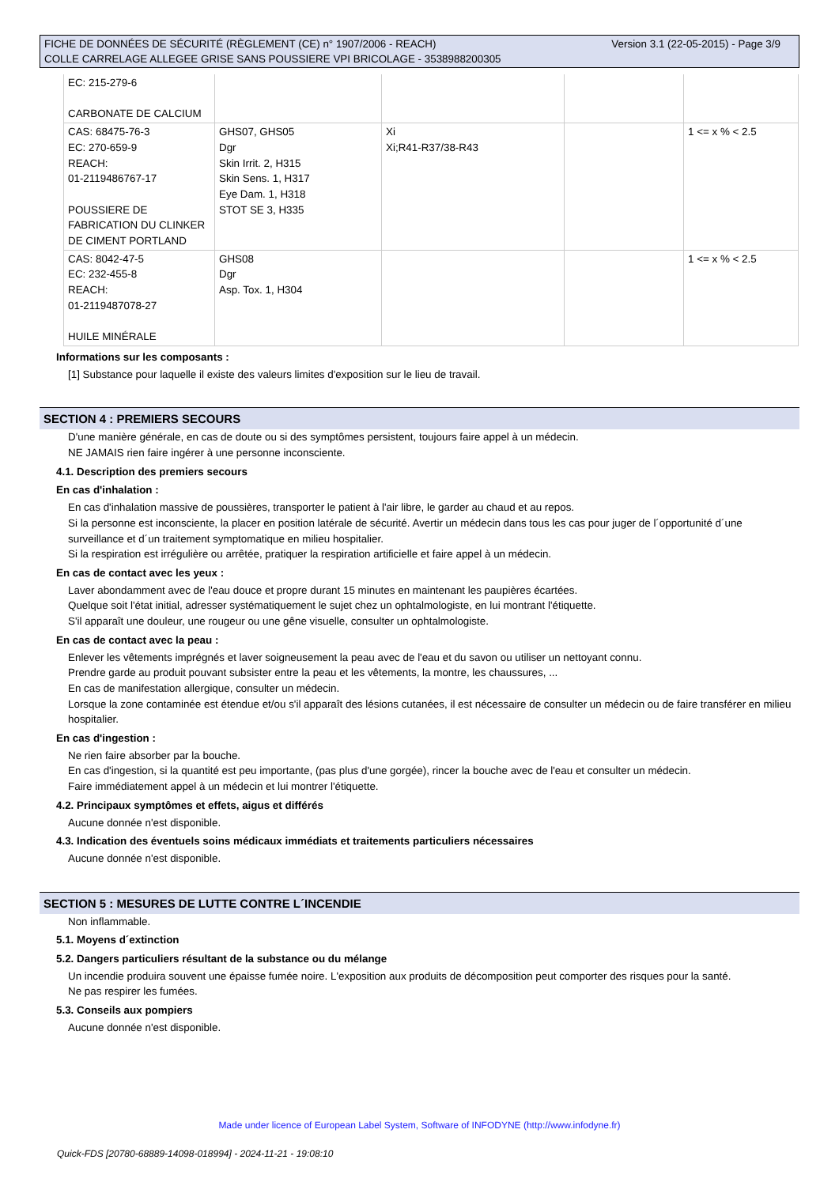Version 3.1 (22-05-2015) - Page 3/9 FICHE DE DONNÉES DE SÉCURITÉ (RÈGLEMENT (CE) n° 1907/2006 - REACH)
COLLE CARRELAGE ALLEGEE GRISE SANS POUSSIERE VPI BRICOLAGE - 3538988200305
| EC: 215-279-6 CARBONATE DE CALCIUM | | | | |
| CAS: 68475-76-3 EC: 270-659-9 REACH: 01-2119486767-17 POUSSIERE DE FABRICATION DU CLINKER DE CIMENT PORTLAND | GHS07, GHS05 Dgr Skin Irrit. 2, H315 Skin Sens. 1, H317 Eye Dam. 1, H318 STOT SE 3, H335 | Xi Xi;R41-R37/38-R43 | | 1 <= x % < 2.5 |
| CAS: 8042-47-5 EC: 232-455-8 REACH: 01-2119487078-27 HUILE MINÉRALE | GHS08 Dgr Asp. Tox. 1, H304 | | | 1 <= x % < 2.5 |
Informations sur les composants :
[1] Substance pour laquelle il existe des valeurs limites d'exposition sur le lieu de travail.
SECTION 4 : PREMIERS SECOURS
D'une manière générale, en cas de doute ou si des symptômes persistent, toujours faire appel à un médecin.
NE JAMAIS rien faire ingérer à une personne inconsciente.
4.1. Description des premiers secours
En cas d'inhalation :
En cas d'inhalation massive de poussières, transporter le patient à l'air libre, le garder au chaud et au repos.
Si la personne est inconsciente, la placer en position latérale de sécurité. Avertir un médecin dans tous les cas pour juger de l´opportunité d´une surveillance et d´un traitement symptomatique en milieu hospitalier.
Si la respiration est irrégulière ou arrêtée, pratiquer la respiration artificielle et faire appel à un médecin.
En cas de contact avec les yeux :
Laver abondamment avec de l'eau douce et propre durant 15 minutes en maintenant les paupières écartées.
Quelque soit l'état initial, adresser systématiquement le sujet chez un ophtalmologiste, en lui montrant l'étiquette.
S'il apparaît une douleur, une rougeur ou une gêne visuelle, consulter un ophtalmologiste.
En cas de contact avec la peau :
Enlever les vêtements imprégnés et laver soigneusement la peau avec de l'eau et du savon ou utiliser un nettoyant connu.
Prendre garde au produit pouvant subsister entre la peau et les vêtements, la montre, les chaussures, ...
En cas de manifestation allergique, consulter un médecin.
Lorsque la zone contaminée est étendue et/ou s'il apparaît des lésions cutanées, il est nécessaire de consulter un médecin ou de faire transférer en milieu hospitalier.
En cas d'ingestion :
Ne rien faire absorber par la bouche.
En cas d'ingestion, si la quantité est peu importante, (pas plus d'une gorgée), rincer la bouche avec de l'eau et consulter un médecin.
Faire immédiatement appel à un médecin et lui montrer l'étiquette.
4.2. Principaux symptômes et effets, aigus et différés
Aucune donnée n'est disponible.
4.3. Indication des éventuels soins médicaux immédiats et traitements particuliers nécessaires
Aucune donnée n'est disponible.
SECTION 5 : MESURES DE LUTTE CONTRE L´INCENDIE
Non inflammable.
5.1. Moyens d´extinction
5.2. Dangers particuliers résultant de la substance ou du mélange
Un incendie produira souvent une épaisse fumée noire. L'exposition aux produits de décomposition peut comporter des risques pour la santé.
Ne pas respirer les fumées.
5.3. Conseils aux pompiers
Aucune donnée n'est disponible.
Made under licence of European Label System, Software of INFODYNE (http://www.infodyne.fr)
Quick-FDS [20780-68889-14098-018994] - 2024-11-21 - 19:08:10